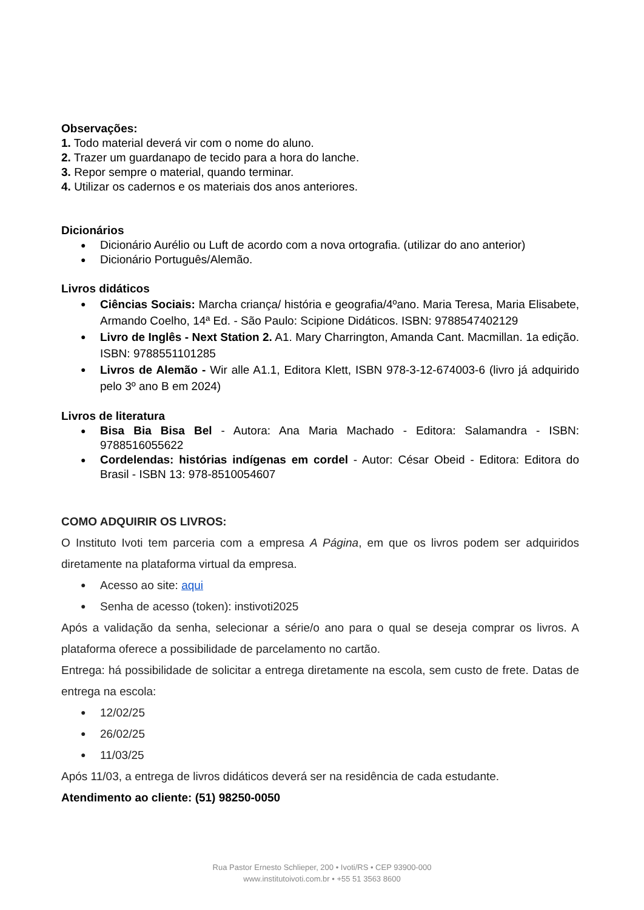Observações:
1. Todo material deverá vir com o nome do aluno.
2. Trazer um guardanapo de tecido para a hora do lanche.
3. Repor sempre o material, quando terminar.
4. Utilizar os cadernos e os materiais dos anos anteriores.
Dicionários
Dicionário Aurélio ou Luft de acordo com a nova ortografia. (utilizar do ano anterior)
Dicionário Português/Alemão.
Livros didáticos
Ciências Sociais: Marcha criança/ história e geografia/4ºano. Maria Teresa, Maria Elisabete, Armando Coelho, 14ª Ed. - São Paulo: Scipione Didáticos. ISBN: 9788547402129
Livro de Inglês - Next Station 2. A1. Mary Charrington, Amanda Cant. Macmillan. 1a edição. ISBN: 9788551101285
Livros de Alemão - Wir alle A1.1, Editora Klett, ISBN 978-3-12-674003-6 (livro já adquirido pelo 3º ano B em 2024)
Livros de literatura
Bisa Bia Bisa Bel - Autora: Ana Maria Machado - Editora: Salamandra - ISBN: 9788516055622
Cordelendas: histórias indígenas em cordel - Autor: César Obeid - Editora: Editora do Brasil - ISBN 13: 978-8510054607
COMO ADQUIRIR OS LIVROS:
O Instituto Ivoti tem parceria com a empresa A Página, em que os livros podem ser adquiridos diretamente na plataforma virtual da empresa.
Acesso ao site: aqui
Senha de acesso (token): instivoti2025
Após a validação da senha, selecionar a série/o ano para o qual se deseja comprar os livros. A plataforma oferece a possibilidade de parcelamento no cartão.
Entrega: há possibilidade de solicitar a entrega diretamente na escola, sem custo de frete. Datas de entrega na escola:
12/02/25
26/02/25
11/03/25
Após 11/03, a entrega de livros didáticos deverá ser na residência de cada estudante.
Atendimento ao cliente: (51) 98250-0050
Rua Pastor Ernesto Schlieper, 200 • Ivoti/RS • CEP 93900-000
www.institutoivoti.com.br • +55 51 3563 8600